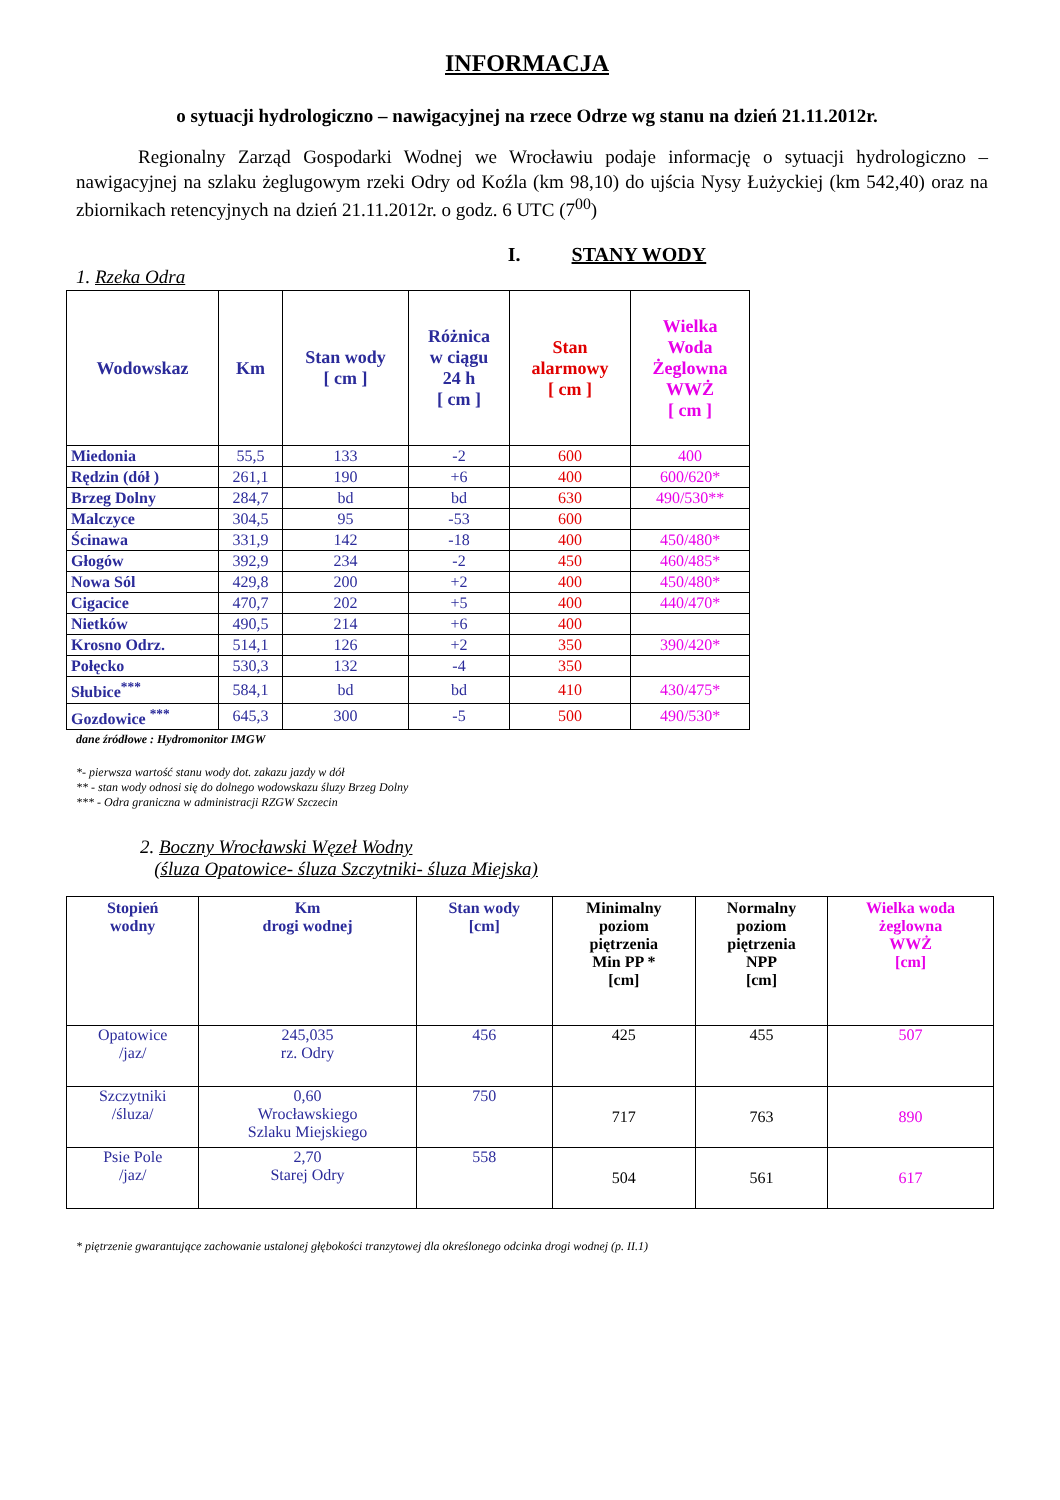INFORMACJA
o sytuacji hydrologiczno – nawigacyjnej na rzece Odrze wg stanu na dzień 21.11.2012r.
Regionalny Zarząd Gospodarki Wodnej we Wrocławiu podaje informację o sytuacji hydrologiczno – nawigacyjnej na szlaku żeglugowym rzeki Odry od Koźla (km 98,10) do ujścia Nysy Łużyckiej (km 542,40) oraz na zbiornikach retencyjnych na dzień 21.11.2012r. o godz. 6 UTC (7<sup>00</sup>)
I. STANY WODY
1. Rzeka Odra
| Wodowskaz | Km | Stan wody [ cm ] | Różnica w ciągu 24 h [ cm ] | Stan alarmowy [ cm ] | Wielka Woda Żeglowna WWŻ [ cm ] |
| --- | --- | --- | --- | --- | --- |
| Miedonia | 55,5 | 133 | -2 | 600 | 400 |
| Rędzin (dół ) | 261,1 | 190 | +6 | 400 | 600/620* |
| Brzeg Dolny | 284,7 | bd | bd | 630 | 490/530** |
| Malczyce | 304,5 | 95 | -53 | 600 | |
| Ścinawa | 331,9 | 142 | -18 | 400 | 450/480* |
| Głogów | 392,9 | 234 | -2 | 450 | 460/485* |
| Nowa Sól | 429,8 | 200 | +2 | 400 | 450/480* |
| Cigacice | 470,7 | 202 | +5 | 400 | 440/470* |
| Nietków | 490,5 | 214 | +6 | 400 | |
| Krosno Odrz. | 514,1 | 126 | +2 | 350 | 390/420* |
| Połęcko | 530,3 | 132 | -4 | 350 | |
| Słubice<sup>***</sup> | 584,1 | bd | bd | 410 | 430/475* |
| Gozdowice <sup>***</sup> | 645,3 | 300 | -5 | 500 | 490/530* |
dane źródłowe : Hydromonitor IMGW
*- pierwsza wartość stanu wody dot. zakazu jazdy w dół
** - stan wody odnosi się do dolnego wodowskazu śluzy Brzeg Dolny
*** - Odra graniczna w administracji RZGW Szczecin
2. Boczny Wrocławski Węzeł Wodny
(śluza Opatowice- śluza Szczytniki- śluza Miejska)
| Stopień wodny | Km drogi wodnej | Stan wody [cm] | Minimalny poziom piętrzenia Min PP * [cm] | Normalny poziom piętrzenia NPP [cm] | Wielka woda żeglowna WWŻ [cm] |
| --- | --- | --- | --- | --- | --- |
| Opatowice /jaz/ | 245,035 rz. Odry | 456 | 425 | 455 | 507 |
| Szczytniki /śluza/ | 0,60 Wrocławskiego Szlaku Miejskiego | 750 | 717 | 763 | 890 |
| Psie Pole /jaz/ | 2,70 Starej Odry | 558 | 504 | 561 | 617 |
* piętrzenie gwarantujące zachowanie ustalonej głębokości tranzytowej dla określonego odcinka drogi wodnej (p. II.1)